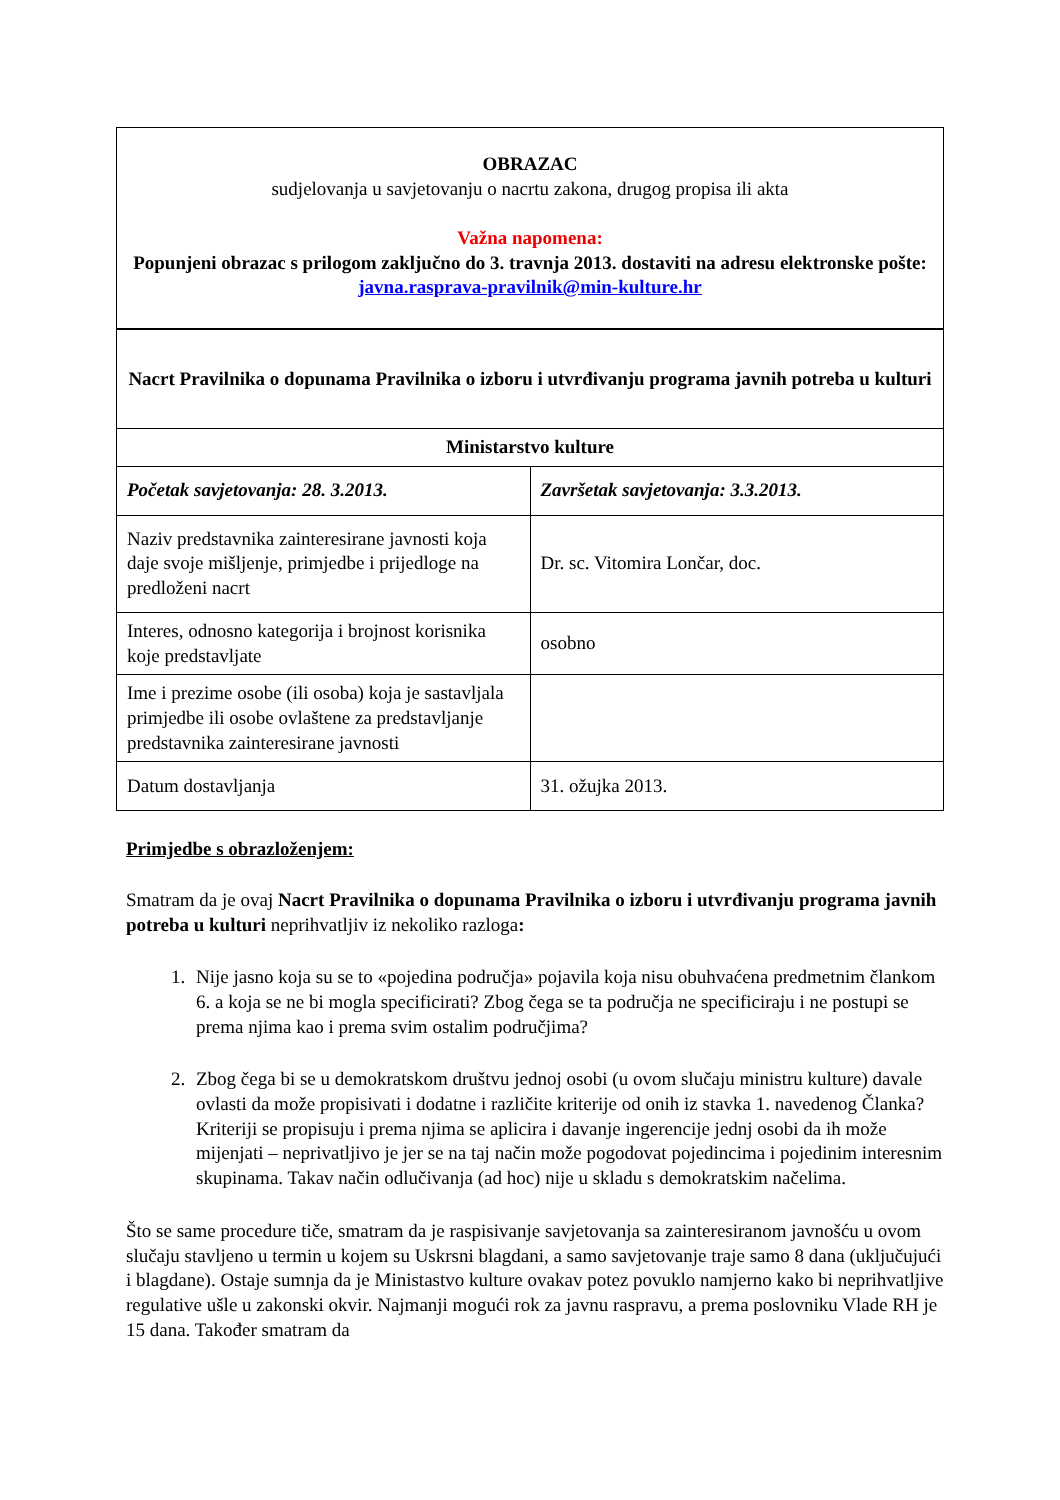| OBRAZAC sudjelovanja u savjetovanju o nacrtu zakona, drugog propisa ili akta Važna napomena: Popunjeni obrazac s prilogom zaključno do 3. travnja 2013. dostaviti na adresu elektronske pošte: javna.rasprava-pravilnik@min-kulture.hr |
| Nacrt Pravilnika o dopunama Pravilnika o izboru i utvrđivanju programa javnih potreba u kulturi | |
| Ministarstvo kulture | |
| Početak savjetovanja: 28. 3.2013. | Završetak savjetovanja: 3.3.2013. |
| Naziv predstavnika zainteresirane javnosti koja daje svoje mišljenje, primjedbe i prijedloge na predloženi nacrt | Dr. sc. Vitomira Lončar, doc. |
| Interes, odnosno kategorija i brojnost korisnika koje predstavljate | osobno |
| Ime i prezime osobe (ili osoba) koja je sastavljala primjedbe ili osobe ovlaštene za predstavljanje predstavnika zainteresirane javnosti | |
| Datum dostavljanja | 31. ožujka 2013. |
Primjedbe s obrazloženjem:
Smatram da je ovaj Nacrt Pravilnika o dopunama Pravilnika o izboru i utvrđivanju programa javnih potreba u kulturi neprihvatljiv iz nekoliko razloga:
1. Nije jasno koja su se to «pojedina područja» pojavila koja nisu obuhvaćena predmetnim člankom 6. a koja se ne bi mogla specificirati? Zbog čega se ta područja ne specificiraju i ne postupi se prema njima kao i prema svim ostalim područjima?
2. Zbog čega bi se u demokratskom društvu jednoj osobi (u ovom slučaju ministru kulture) davale ovlasti da može propisivati i dodatne i različite kriterije od onih iz stavka 1. navedenog Članka? Kriteriji se propisuju i prema njima se aplicira i davanje ingerencije jednj osobi da ih može mijenjati – neprivatljivo je jer se na taj način može pogodovat pojedincima i pojedinim interesnim skupinama. Takav način odlučivanja (ad hoc) nije u skladu s demokratskim načelima.
Što se same procedure tiče, smatram da je raspisivanje savjetovanja sa zainteresiranom javnošću u ovom slučaju stavljeno u termin u kojem su Uskrsni blagdani, a samo savjetovanje traje samo 8 dana (uključujući i blagdane). Ostaje sumnja da je Ministastvo kulture ovakav potez povuklo namjerno kako bi neprihvatljive regulative ušle u zakonski okvir. Najmanji mogući rok za javnu raspravu, a prema poslovniku Vlade RH je 15 dana. Također smatram da